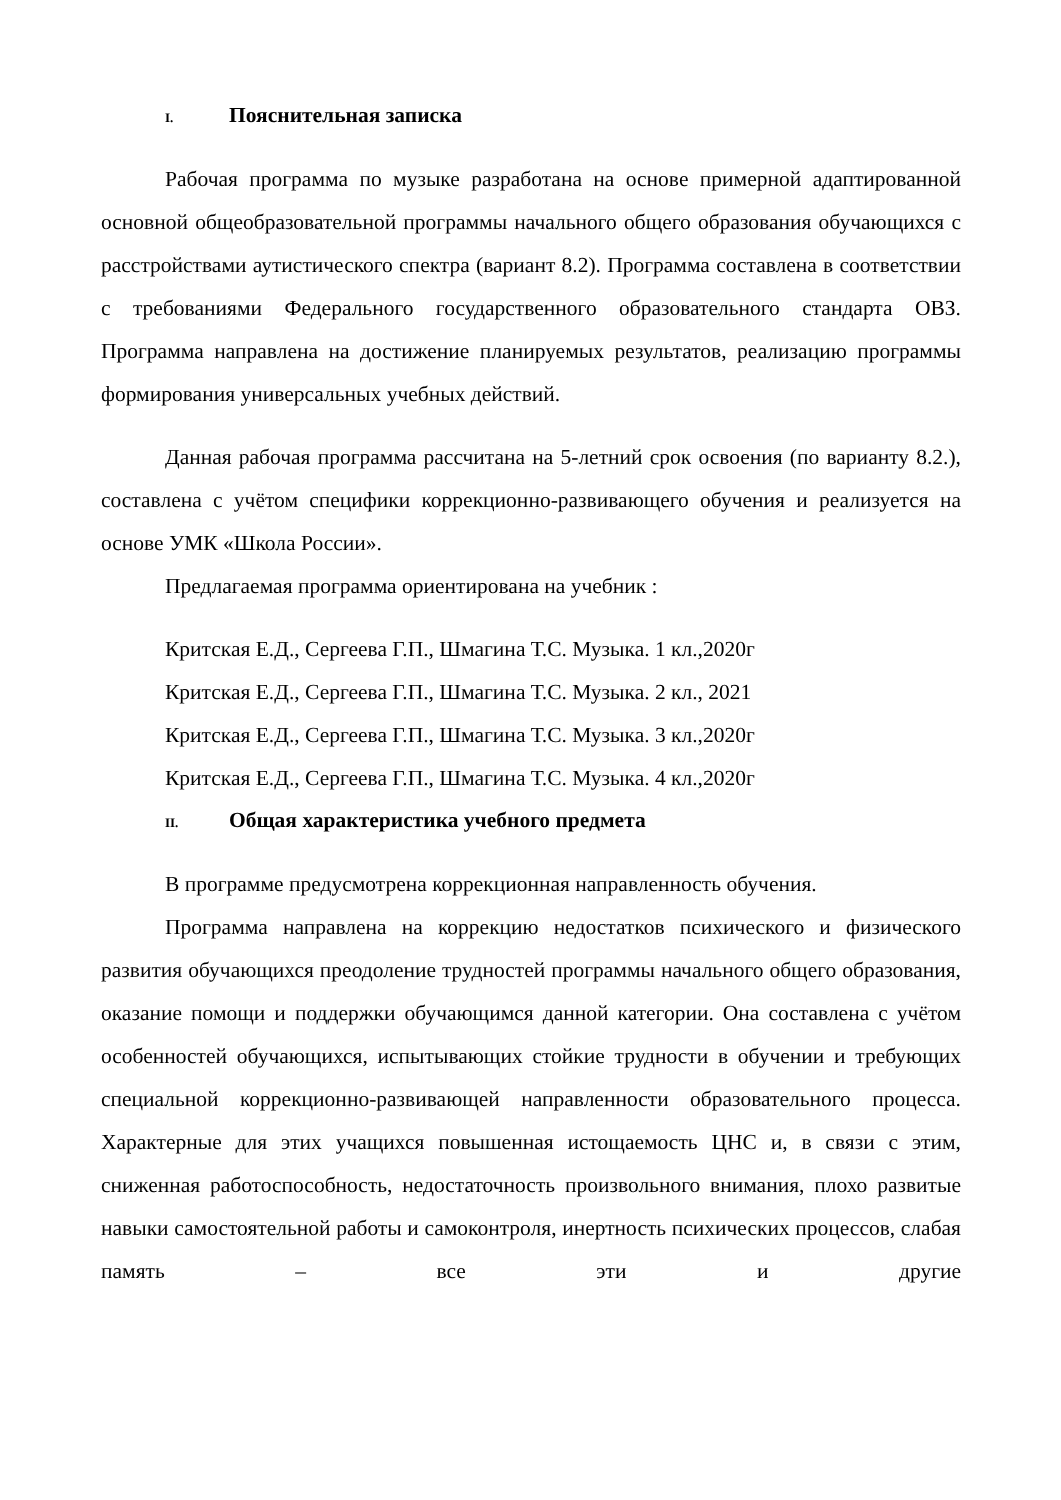I. Пояснительная записка
Рабочая программа по музыке разработана на основе примерной адаптированной основной общеобразовательной программы начального общего образования обучающихся с расстройствами аутистического спектра (вариант 8.2). Программа составлена в соответствии с требованиями Федерального государственного образовательного стандарта ОВЗ. Программа направлена на достижение планируемых результатов, реализацию программы формирования универсальных учебных действий.
Данная рабочая программа рассчитана на 5-летний срок освоения (по варианту 8.2.), составлена с учётом специфики коррекционно-развивающего обучения и реализуется на основе УМК «Школа России».
Предлагаемая программа ориентирована на учебник :
Критская Е.Д., Сергеева Г.П., Шмагина Т.С. Музыка. 1 кл.,2020г
Критская Е.Д., Сергеева Г.П., Шмагина Т.С. Музыка. 2 кл., 2021
Критская Е.Д., Сергеева Г.П., Шмагина Т.С. Музыка. 3 кл.,2020г
Критская Е.Д., Сергеева Г.П., Шмагина Т.С. Музыка. 4 кл.,2020г
II. Общая характеристика учебного предмета
В программе предусмотрена коррекционная направленность обучения.
Программа направлена на коррекцию недостатков психического и физического развития обучающихся преодоление трудностей программы начального общего образования, оказание помощи и поддержки обучающимся данной категории. Она составлена с учётом особенностей обучающихся, испытывающих стойкие трудности в обучении и требующих специальной коррекционно-развивающей направленности образовательного процесса. Характерные для этих учащихся повышенная истощаемость ЦНС и, в связи с этим, сниженная работоспособность, недостаточность произвольного внимания, плохо развитые навыки самостоятельной работы и самоконтроля, инертность психических процессов, слабая память – все эти и другие